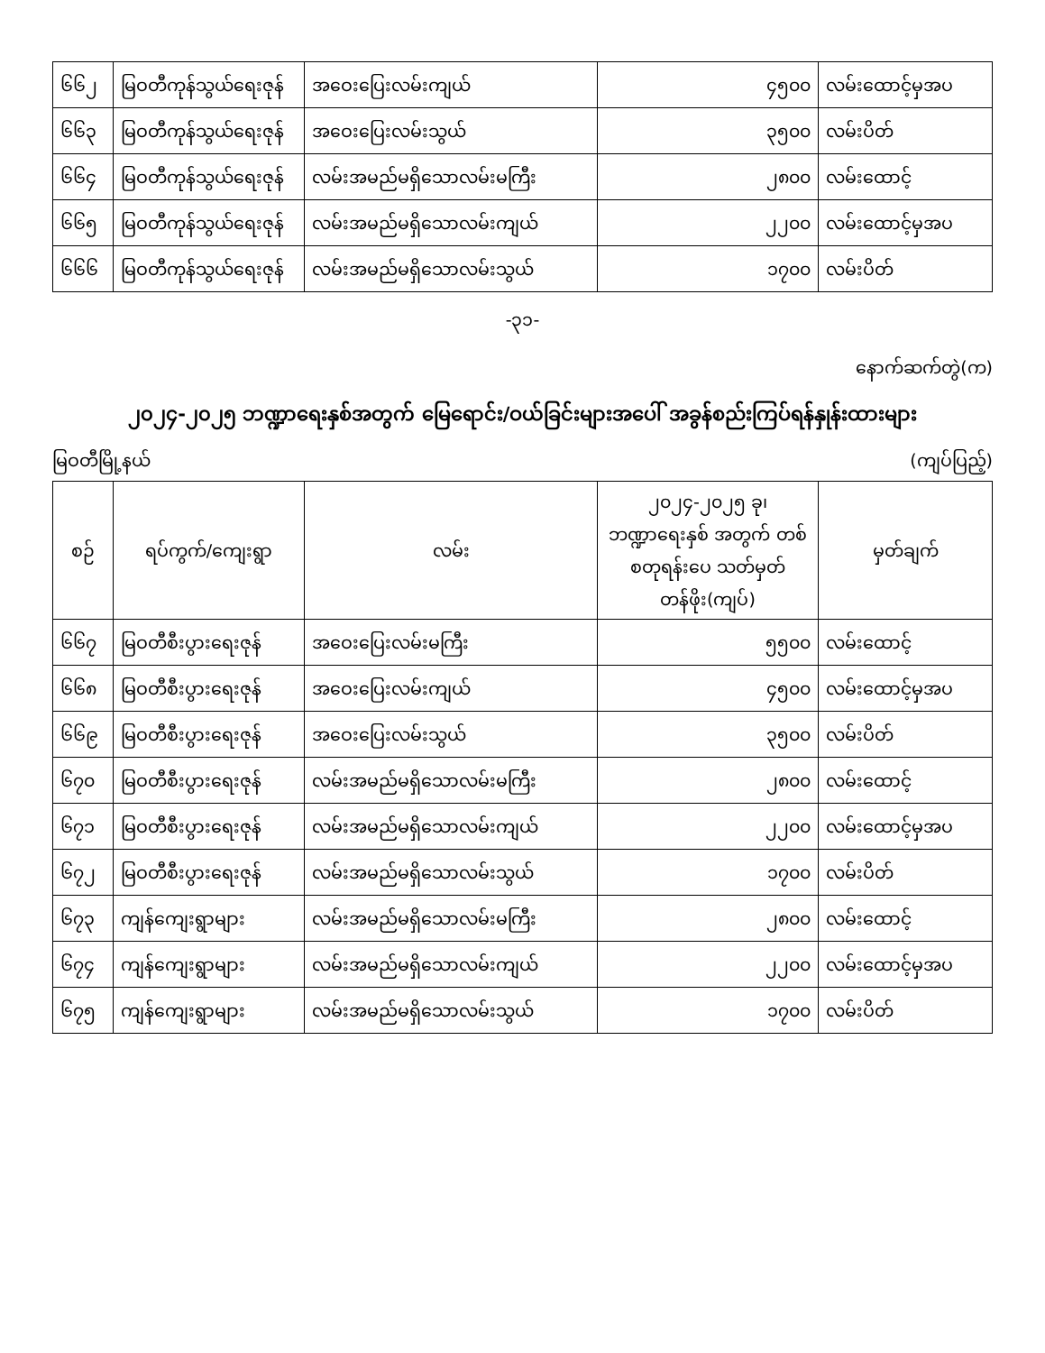| ၆၆၂ | မြဝတီကုန်သွယ်ရေးဇုန် | အဝေးပြေးလမ်းကျယ် | ၄၅၀၀ | လမ်းထောင့်မှအပ |
| ၆၆၃ | မြဝတီကုန်သွယ်ရေးဇုန် | အဝေးပြေးလမ်းသွယ် | ၃၅၀၀ | လမ်းပိတ် |
| ၆၆၄ | မြဝတီကုန်သွယ်ရေးဇုန် | လမ်းအမည်မရှိသောလမ်းမကြီး | ၂၈၀၀ | လမ်းထောင့် |
| ၆၆၅ | မြဝတီကုန်သွယ်ရေးဇုန် | လမ်းအမည်မရှိသောလမ်းကျယ် | ၂၂၀၀ | လမ်းထောင့်မှအပ |
| ၆၆၆ | မြဝတီကုန်သွယ်ရေးဇုန် | လမ်းအမည်မရှိသောလမ်းသွယ် | ၁၇၀၀ | လမ်းပိတ် |
-၃၁-
နောက်ဆက်တွဲ(က)
၂၀၂၄-၂၀၂၅ ဘဏ္ဍာရေးနှစ်အတွက် မြေရောင်း/ဝယ်ခြင်းများအပေါ် အခွန်စည်းကြပ်ရန်နှုန်းထားများ
မြဝတီမြို့နယ် (ကျပ်ပြည့်)
| စဉ် | ရပ်ကွက်/ကျေးရွာ | လမ်း | ၂၀၂၄-၂၀၂၅ ခု၊ ဘဏ္ဍာရေးနှစ် အတွက် တစ်စတုရန်းပေ သတ်မှတ်တန်ဖိုး(ကျပ်) | မှတ်ချက် |
| --- | --- | --- | --- | --- |
| ၆၆၇ | မြဝတီစီးပွားရေးဇုန် | အဝေးပြေးလမ်းမကြီး | ၅၅၀၀ | လမ်းထောင့် |
| ၆၆၈ | မြဝတီစီးပွားရေးဇုန် | အဝေးပြေးလမ်းကျယ် | ၄၅၀၀ | လမ်းထောင့်မှအပ |
| ၆၆၉ | မြဝတီစီးပွားရေးဇုန် | အဝေးပြေးလမ်းသွယ် | ၃၅၀၀ | လမ်းပိတ် |
| ၆၇၀ | မြဝတီစီးပွားရေးဇုန် | လမ်းအမည်မရှိသောလမ်းမကြီး | ၂၈၀၀ | လမ်းထောင့် |
| ၆၇၁ | မြဝတီစီးပွားရေးဇုန် | လမ်းအမည်မရှိသောလမ်းကျယ် | ၂၂၀၀ | လမ်းထောင့်မှအပ |
| ၆၇၂ | မြဝတီစီးပွားရေးဇုန် | လမ်းအမည်မရှိသောလမ်းသွယ် | ၁၇၀၀ | လမ်းပိတ် |
| ၆၇၃ | ကျန်ကျေးရွာများ | လမ်းအမည်မရှိသောလမ်းမကြီး | ၂၈၀၀ | လမ်းထောင့် |
| ၆၇၄ | ကျန်ကျေးရွာများ | လမ်းအမည်မရှိသောလမ်းကျယ် | ၂၂၀၀ | လမ်းထောင့်မှအပ |
| ၆၇၅ | ကျန်ကျေးရွာများ | လမ်းအမည်မရှိသောလမ်းသွယ် | ၁၇၀၀ | လမ်းပိတ် |